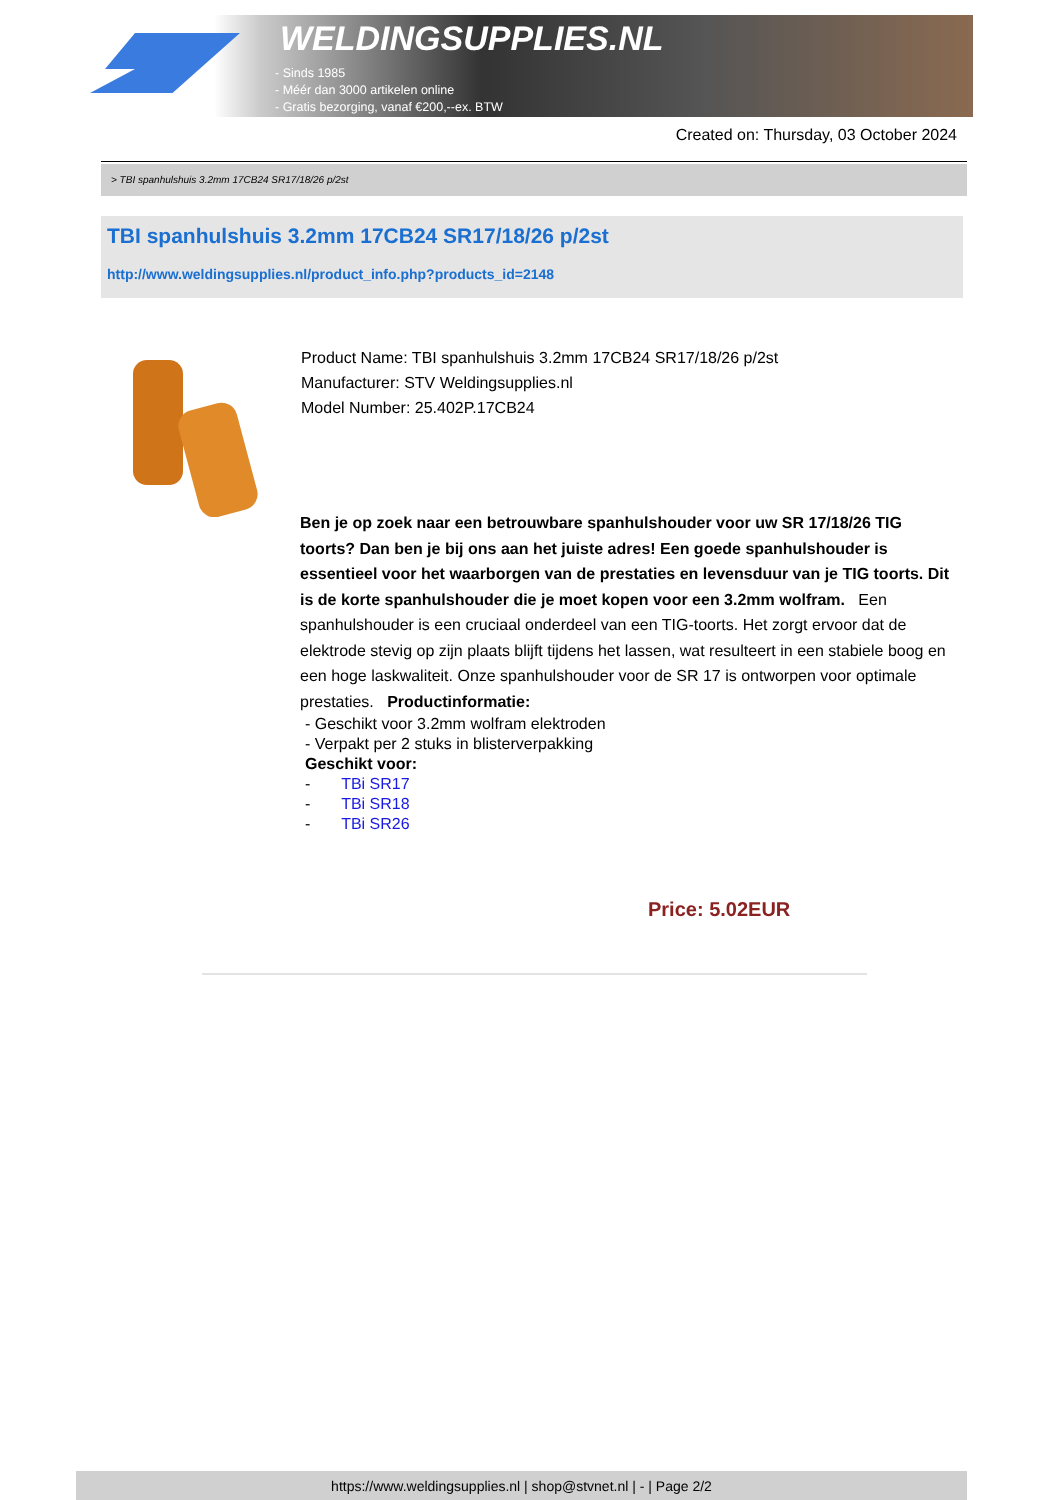WELDINGSUPPLIES.NL
- Sinds 1985
- Méér dan 3000 artikelen online
- Gratis bezorging, vanaf €200,--ex. BTW
Created on: Thursday, 03 October 2024
> TBI spanhulshuis 3.2mm 17CB24 SR17/18/26 p/2st
TBI spanhulshuis 3.2mm 17CB24 SR17/18/26 p/2st
http://www.weldingsupplies.nl/product_info.php?products_id=2148
Product Name: TBI spanhulshuis 3.2mm 17CB24 SR17/18/26 p/2st
Manufacturer: STV Weldingsupplies.nl
Model Number: 25.402P.17CB24
Ben je op zoek naar een betrouwbare spanhulshouder voor uw SR 17/18/26 TIG toorts? Dan ben je bij ons aan het juiste adres! Een goede spanhulshouder is essentieel voor het waarborgen van de prestaties en levensduur van je TIG toorts. Dit is de korte spanhulshouder die je moet kopen voor een 3.2mm wolfram. Een spanhulshouder is een cruciaal onderdeel van een TIG-toorts. Het zorgt ervoor dat de elektrode stevig op zijn plaats blijft tijdens het lassen, wat resulteert in een stabiele boog en een hoge laskwaliteit. Onze spanhulshouder voor de SR 17 is ontworpen voor optimale prestaties. Productinformatie:
- Geschikt voor 3.2mm wolfram elektroden
- Verpakt per 2 stuks in blisterverpakking
Geschikt voor:
- TBi SR17
- TBi SR18
- TBi SR26
Price: 5.02EUR
https://www.weldingsupplies.nl | shop@stvnet.nl | - | Page 2/2